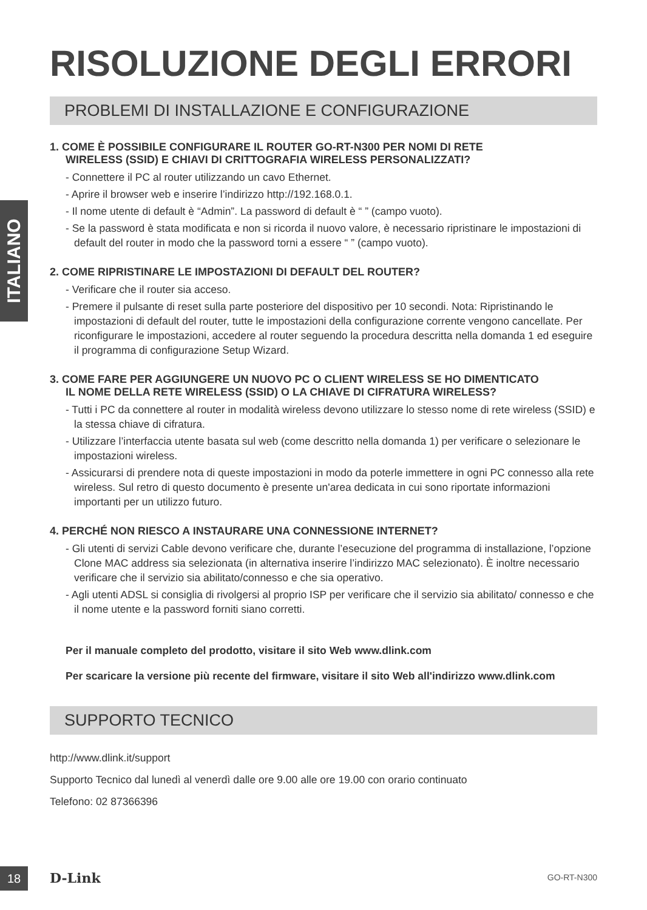ITALIANO
RISOLUZIONE DEGLI ERRORI
PROBLEMI DI INSTALLAZIONE E CONFIGURAZIONE
1. COME È POSSIBILE CONFIGURARE IL ROUTER GO-RT-N300 PER NOMI DI RETE
WIRELESS (SSID) E CHIAVI DI CRITTOGRAFIA WIRELESS PERSONALIZZATI?
- Connettere il PC al router utilizzando un cavo Ethernet.
- Aprire il browser web e inserire l’indirizzo http://192.168.0.1.
- Il nome utente di default è “Admin”. La password di default è “ ” (campo vuoto).
- Se la password è stata modificata e non si ricorda il nuovo valore, è necessario ripristinare le impostazioni di default del router in modo che la password torni a essere “ ” (campo vuoto).
2. COME RIPRISTINARE LE IMPOSTAZIONI DI DEFAULT DEL ROUTER?
- Verificare che il router sia acceso.
- Premere il pulsante di reset sulla parte posteriore del dispositivo per 10 secondi. Nota: Ripristinando le impostazioni di default del router, tutte le impostazioni della configurazione corrente vengono cancellate. Per riconfigurare le impostazioni, accedere al router seguendo la procedura descritta nella domanda 1 ed eseguire il programma di configurazione Setup Wizard.
3. COME FARE PER AGGIUNGERE UN NUOVO PC O CLIENT WIRELESS SE HO DIMENTICATO
IL NOME DELLA RETE WIRELESS (SSID) O LA CHIAVE DI CIFRATURA WIRELESS?
- Tutti i PC da connettere al router in modalità wireless devono utilizzare lo stesso nome di rete wireless (SSID) e la stessa chiave di cifratura.
- Utilizzare l’interfaccia utente basata sul web (come descritto nella domanda 1) per verificare o selezionare le impostazioni wireless.
- Assicurarsi di prendere nota di queste impostazioni in modo da poterle immettere in ogni PC connesso alla rete wireless. Sul retro di questo documento è presente un'area dedicata in cui sono riportate informazioni importanti per un utilizzo futuro.
4. PERCHÉ NON RIESCO A INSTAURARE UNA CONNESSIONE INTERNET?
- Gli utenti di servizi Cable devono verificare che, durante l’esecuzione del programma di installazione, l’opzione Clone MAC address sia selezionata (in alternativa inserire l’indirizzo MAC selezionato). È inoltre necessario verificare che il servizio sia abilitato/connesso e che sia operativo.
- Agli utenti ADSL si consiglia di rivolgersi al proprio ISP per verificare che il servizio sia abilitato/ connesso e che il nome utente e la password forniti siano corretti.
Per il manuale completo del prodotto, visitare il sito Web www.dlink.com
Per scaricare la versione più recente del firmware, visitare il sito Web all'indirizzo www.dlink.com
SUPPORTO TECNICO
http://www.dlink.it/support
Supporto Tecnico dal lunedì al venerdì dalle ore 9.00 alle ore 19.00 con orario continuato
Telefono: 02 87366396
18 D-Link GO-RT-N300